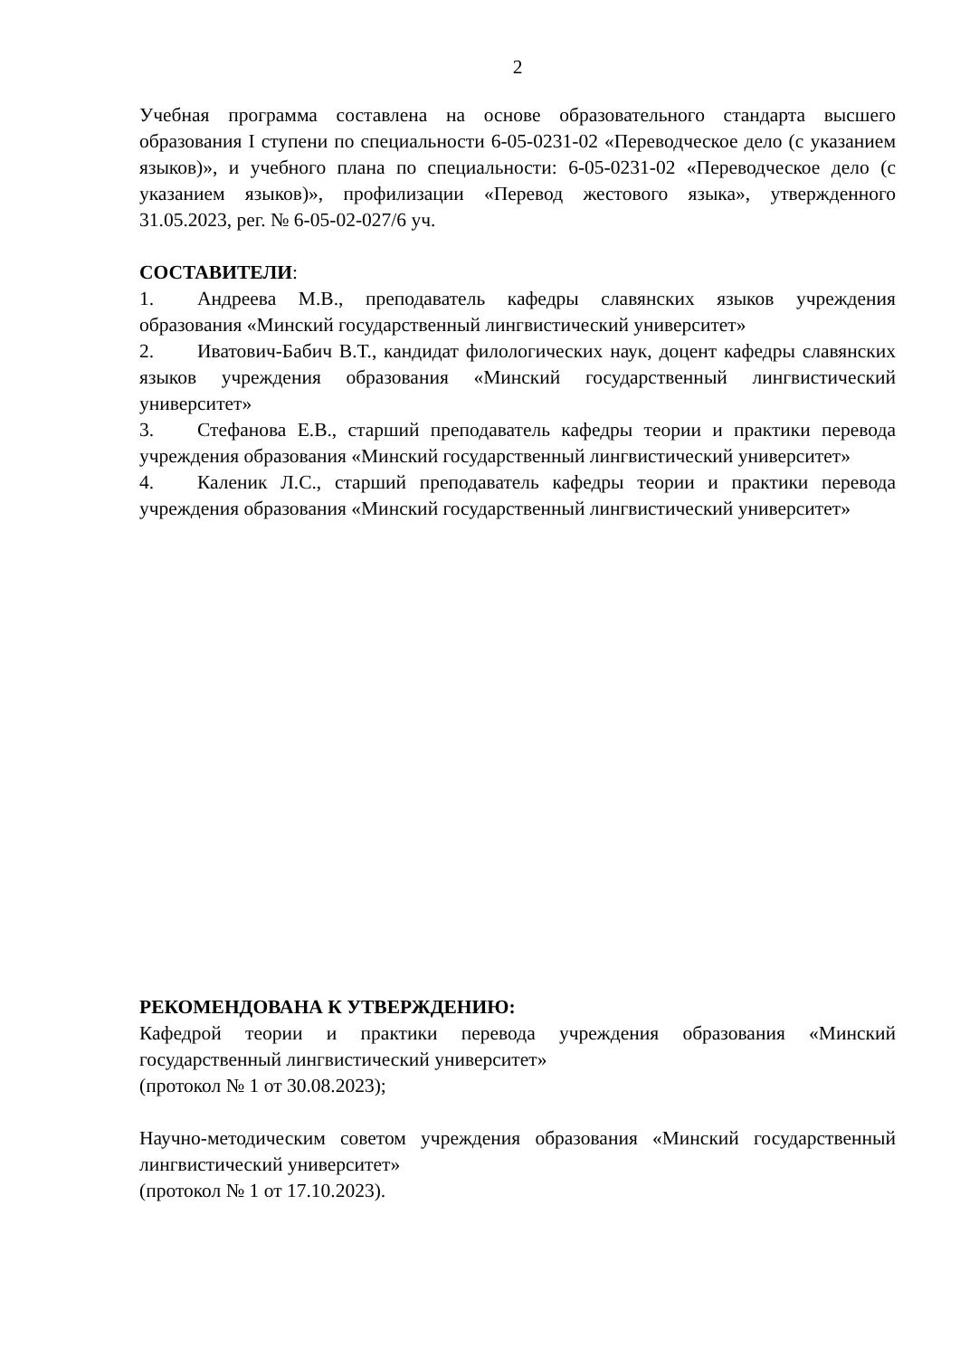2
Учебная программа составлена на основе образовательного стандарта высшего образования I ступени по специальности 6-05-0231-02 «Переводческое дело (с указанием языков)», и учебного плана по специальности: 6-05-0231-02 «Переводческое дело (с указанием языков)», профилизации «Перевод жестового языка», утвержденного 31.05.2023, рег. № 6-05-02-027/6 уч.
СОСТАВИТЕЛИ:
1. Андреева М.В., преподаватель кафедры славянских языков учреждения образования «Минский государственный лингвистический университет»
2. Иватович-Бабич В.Т., кандидат филологических наук, доцент кафедры славянских языков учреждения образования «Минский государственный лингвистический университет»
3. Стефанова Е.В., старший преподаватель кафедры теории и практики перевода учреждения образования «Минский государственный лингвистический университет»
4. Каленик Л.С., старший преподаватель кафедры теории и практики перевода учреждения образования «Минский государственный лингвистический университет»
РЕКОМЕНДОВАНА К УТВЕРЖДЕНИЮ:
Кафедрой теории и практики перевода учреждения образования «Минский государственный лингвистический университет»
(протокол № 1 от 30.08.2023);
Научно-методическим советом учреждения образования «Минский государственный лингвистический университет»
(протокол № 1 от 17.10.2023).